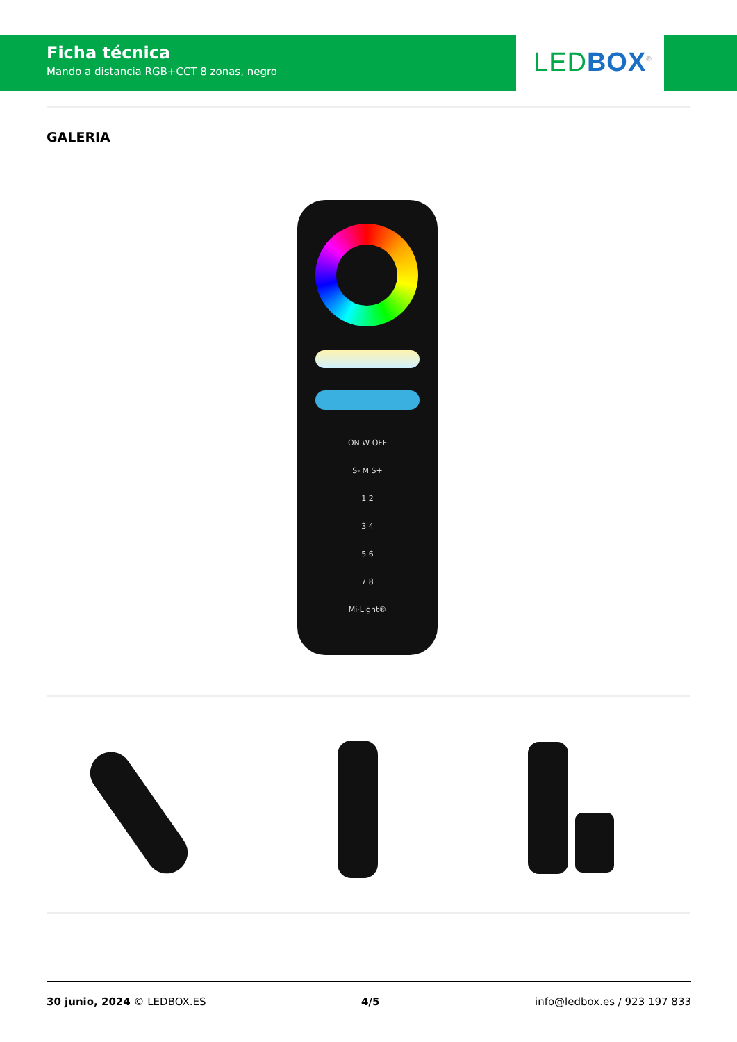Ficha técnica
Mando a distancia RGB+CCT 8 zonas, negro
LED BOX<sup>®</sup>
GALERIA
ON W OFF
S- M S+
1 2
3 4
5 6
7 8
Mi·Light®
30 junio, 2024 © LEDBOX.ES 4/5 info@ledbox.es / 923 197 833